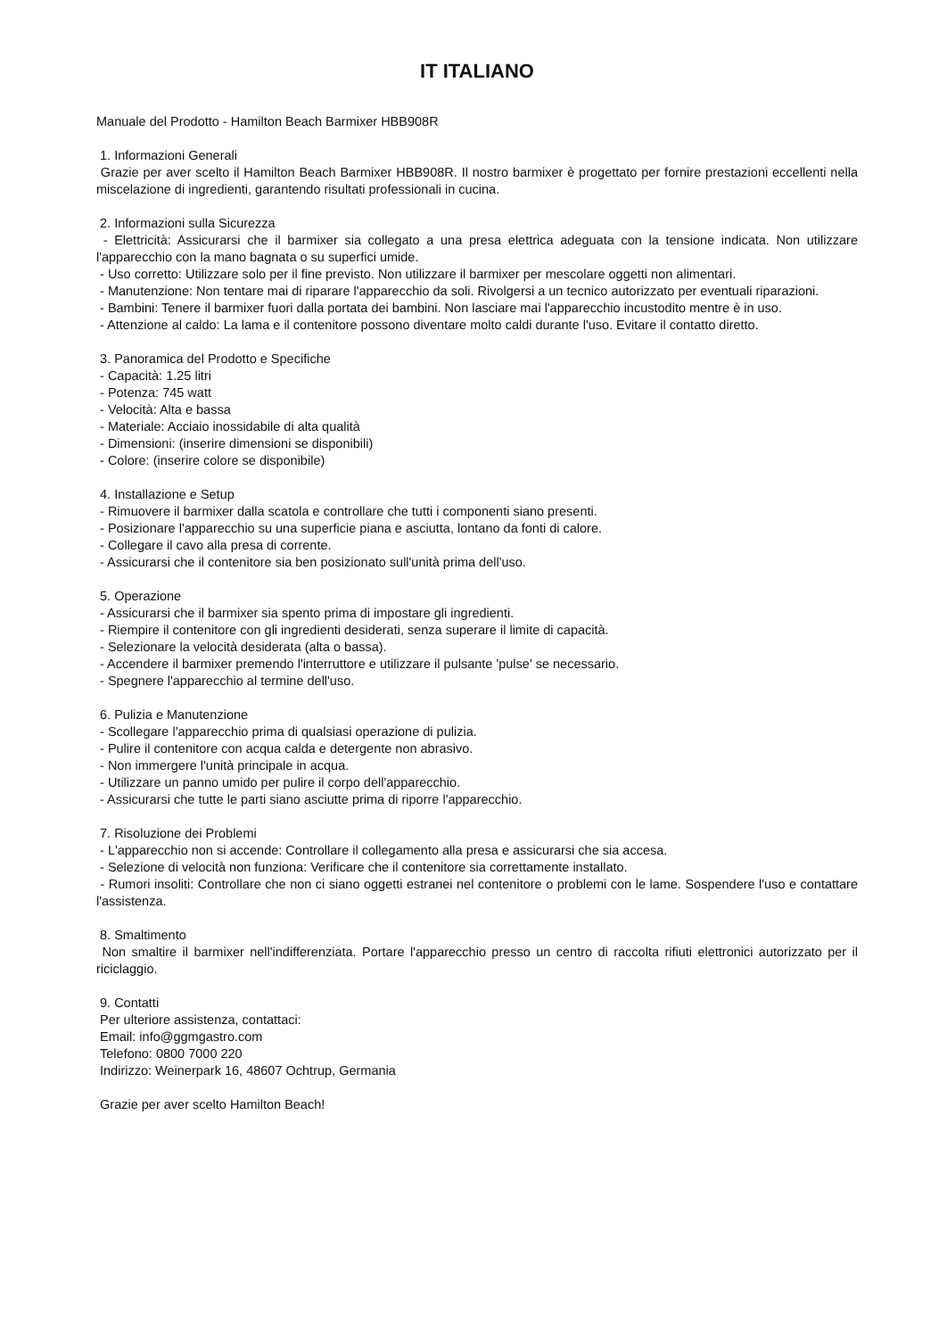IT ITALIANO
Manuale del Prodotto - Hamilton Beach Barmixer HBB908R
1. Informazioni Generali
Grazie per aver scelto il Hamilton Beach Barmixer HBB908R. Il nostro barmixer è progettato per fornire prestazioni eccellenti nella miscelazione di ingredienti, garantendo risultati professionali in cucina.
2. Informazioni sulla Sicurezza
- Elettricità: Assicurarsi che il barmixer sia collegato a una presa elettrica adeguata con la tensione indicata. Non utilizzare l'apparecchio con la mano bagnata o su superfici umide.
- Uso corretto: Utilizzare solo per il fine previsto. Non utilizzare il barmixer per mescolare oggetti non alimentari.
- Manutenzione: Non tentare mai di riparare l'apparecchio da soli. Rivolgersi a un tecnico autorizzato per eventuali riparazioni.
- Bambini: Tenere il barmixer fuori dalla portata dei bambini. Non lasciare mai l'apparecchio incustodito mentre è in uso.
- Attenzione al caldo: La lama e il contenitore possono diventare molto caldi durante l'uso. Evitare il contatto diretto.
3. Panoramica del Prodotto e Specifiche
- Capacità: 1.25 litri
- Potenza: 745 watt
- Velocità: Alta e bassa
- Materiale: Acciaio inossidabile di alta qualità
- Dimensioni: (inserire dimensioni se disponibili)
- Colore: (inserire colore se disponibile)
4. Installazione e Setup
- Rimuovere il barmixer dalla scatola e controllare che tutti i componenti siano presenti.
- Posizionare l'apparecchio su una superficie piana e asciutta, lontano da fonti di calore.
- Collegare il cavo alla presa di corrente.
- Assicurarsi che il contenitore sia ben posizionato sull'unità prima dell'uso.
5. Operazione
- Assicurarsi che il barmixer sia spento prima di impostare gli ingredienti.
- Riempire il contenitore con gli ingredienti desiderati, senza superare il limite di capacità.
- Selezionare la velocità desiderata (alta o bassa).
- Accendere il barmixer premendo l'interruttore e utilizzare il pulsante 'pulse' se necessario.
- Spegnere l'apparecchio al termine dell'uso.
6. Pulizia e Manutenzione
- Scollegare l'apparecchio prima di qualsiasi operazione di pulizia.
- Pulire il contenitore con acqua calda e detergente non abrasivo.
- Non immergere l'unità principale in acqua.
- Utilizzare un panno umido per pulire il corpo dell'apparecchio.
- Assicurarsi che tutte le parti siano asciutte prima di riporre l'apparecchio.
7. Risoluzione dei Problemi
- L'apparecchio non si accende: Controllare il collegamento alla presa e assicurarsi che sia accesa.
- Selezione di velocità non funziona: Verificare che il contenitore sia correttamente installato.
- Rumori insoliti: Controllare che non ci siano oggetti estranei nel contenitore o problemi con le lame. Sospendere l'uso e contattare l'assistenza.
8. Smaltimento
Non smaltire il barmixer nell'indifferenziata. Portare l'apparecchio presso un centro di raccolta rifiuti elettronici autorizzato per il riciclaggio.
9. Contatti
Per ulteriore assistenza, contattaci:
Email: info@ggmgastro.com
Telefono: 0800 7000 220
Indirizzo: Weinerpark 16, 48607 Ochtrup, Germania
Grazie per aver scelto Hamilton Beach!